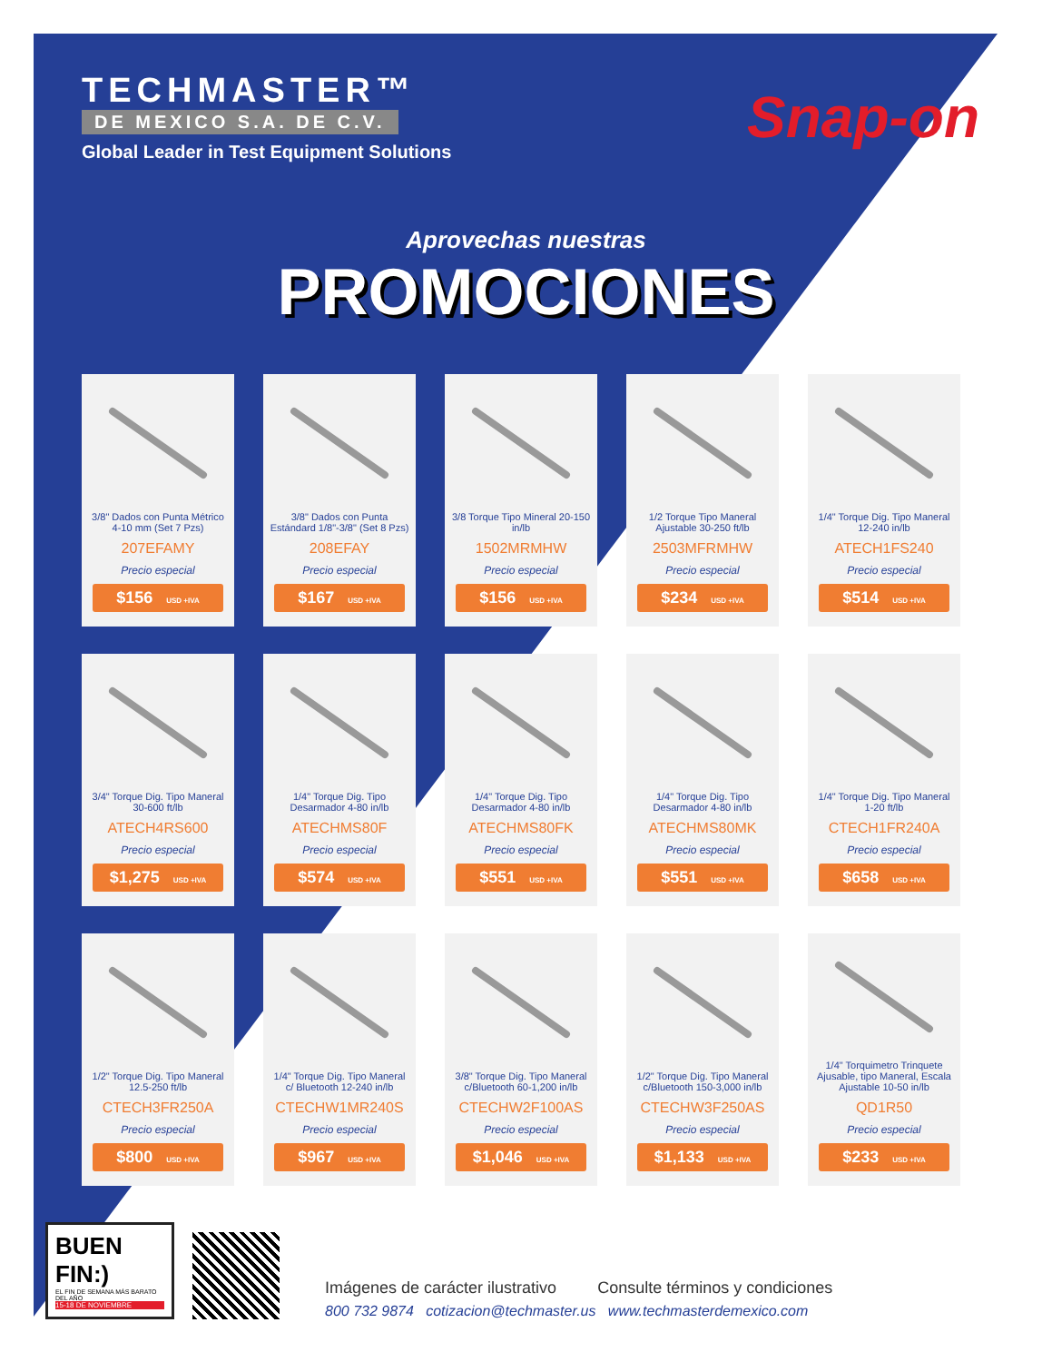TECHMASTER™
DE MEXICO S.A. DE C.V.
Global Leader in Test Equipment Solutions
Snap-on
Aprovechas nuestras
PROMOCIONES
3/8" Dados con Punta Métrico 4-10 mm (Set 7 Pzs)
207EFAMY
Precio especial
$156 USD +IVA
3/8" Dados con Punta Estándard 1/8"-3/8" (Set 8 Pzs)
208EFAY
Precio especial
$167 USD +IVA
3/8 Torque Tipo Mineral 20-150 in/lb
1502MRMHW
Precio especial
$156 USD +IVA
1/2 Torque Tipo Maneral Ajustable 30-250 ft/lb
2503MFRMHW
Precio especial
$234 USD +IVA
1/4" Torque Dig. Tipo Maneral 12-240 in/lb
ATECH1FS240
Precio especial
$514 USD +IVA
3/4" Torque Dig. Tipo Maneral 30-600 ft/lb
ATECH4RS600
Precio especial
$1,275 USD +IVA
1/4" Torque Dig. Tipo Desarmador 4-80 in/lb
ATECHMS80F
Precio especial
$574 USD +IVA
1/4" Torque Dig. Tipo Desarmador 4-80 in/lb
ATECHMS80FK
Precio especial
$551 USD +IVA
1/4" Torque Dig. Tipo Desarmador 4-80 in/lb
ATECHMS80MK
Precio especial
$551 USD +IVA
1/4" Torque Dig. Tipo Maneral 1-20 ft/lb
CTECH1FR240A
Precio especial
$658 USD +IVA
1/2" Torque Dig. Tipo Maneral 12.5-250 ft/lb
CTECH3FR250A
Precio especial
$800 USD +IVA
1/4" Torque Dig. Tipo Maneral c/ Bluetooth 12-240 in/lb
CTECHW1MR240S
Precio especial
$967 USD +IVA
3/8" Torque Dig. Tipo Maneral c/Bluetooth 60-1,200 in/lb
CTECHW2F100AS
Precio especial
$1,046 USD +IVA
1/2" Torque Dig. Tipo Maneral c/Bluetooth 150-3,000 in/lb
CTECHW3F250AS
Precio especial
$1,133 USD +IVA
1/4" Torquimetro Trinquete Ajusable, tipo Maneral, Escala Ajustable 10-50 in/lb
QD1R50
Precio especial
$233 USD +IVA
BUEN FIN:)
EL FIN DE SEMANA MÁS BARATO DEL AÑO
15-18 DE NOVIEMBRE
Imágenes de carácter ilustrativo Consulte términos y condiciones
800 732 9874 cotizacion@techmaster.us www.techmasterdemexico.com